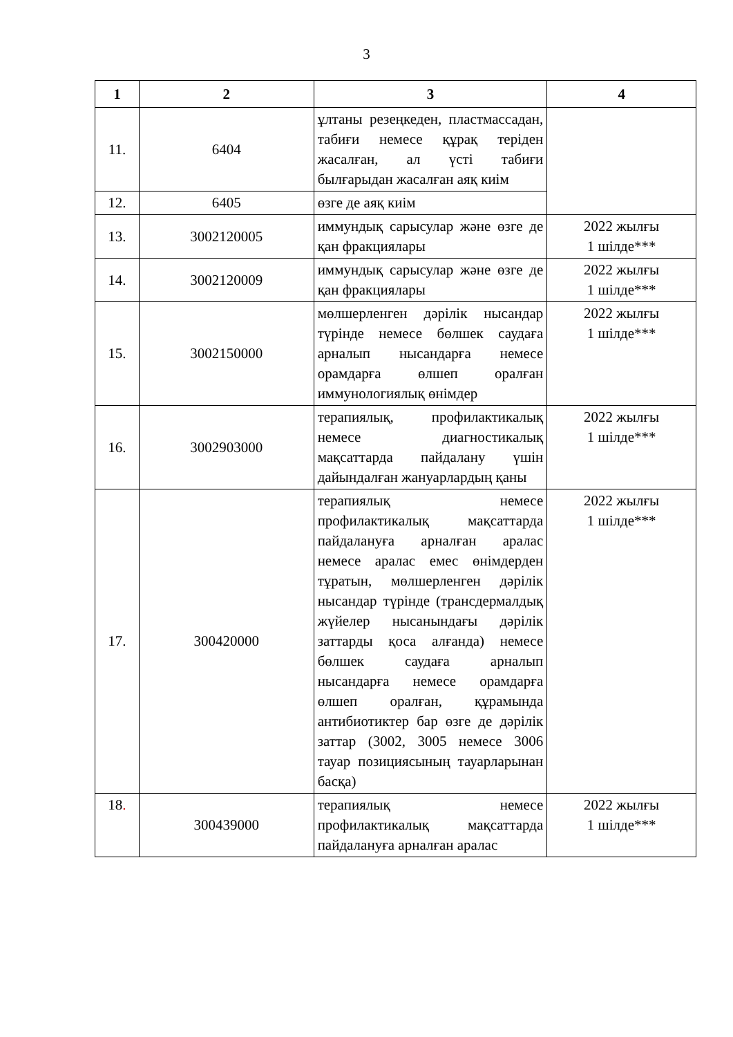3
| 1 | 2 | 3 | 4 |
| --- | --- | --- | --- |
| 11. | 6404 | ұлтаны резеңкеден, пластмассадан, табиғи немесе құрақ теріден жасалған, ал үсті табиғи былғарыдан жасалған аяқ киім | |
| 12. | 6405 | өзге де аяқ киім | |
| 13. | 3002120005 | иммундық сарысулар және өзге де қан фракциялары | 2022 жылғы 1 шілде*** |
| 14. | 3002120009 | иммундық сарысулар және өзге де қан фракциялары | 2022 жылғы 1 шілде*** |
| 15. | 3002150000 | мөлшерленген дәрілік нысандар түрінде немесе бөлшек саудаға арналып нысандарға немесе орамдарға өлшеп оралған иммунологиялық өнімдер | 2022 жылғы 1 шілде*** |
| 16. | 3002903000 | терапиялық, профилактикалық немесе диагностикалық мақсаттарда пайдалану үшін дайындалған жануарлардың қаны | 2022 жылғы 1 шілде*** |
| 17. | 300420000 | терапиялық немесе профилактикалық мақсаттарда пайдалануға арналған аралас немесе аралас емес өнімдерден тұратын, мөлшерленген дәрілік нысандар түрінде (трансдермалдық жүйелер нысанындағы дәрілік заттарды қоса алғанда) немесе бөлшек саудаға арналып нысандарға немесе орамдарға өлшеп оралған, құрамында антибиотиктер бар өзге де дәрілік заттар (3002, 3005 немесе 3006 тауар позициясының тауарларынан басқа) | 2022 жылғы 1 шілде*** |
| 18 . | 300439000 | терапиялық немесе профилактикалық мақсаттарда пайдалануға арналған аралас | 2022 жылғы 1 шілде*** |